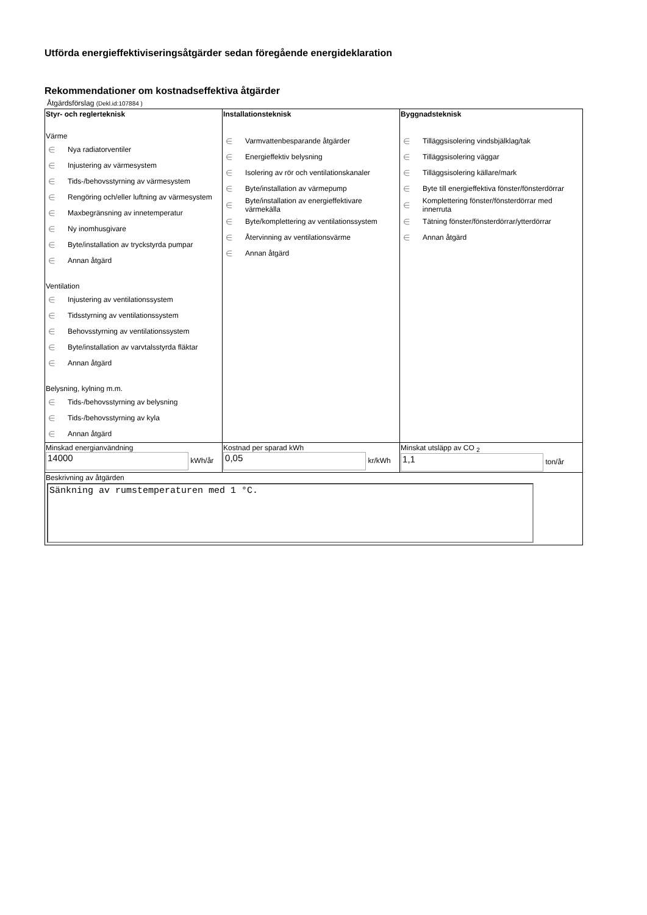Utförda energieffektiviseringsåtgärder sedan föregående energideklaration
Rekommendationer om kostnadseffektiva åtgärder
Åtgärdsförslag (Dekl.id:107884 )
| Styr- och reglerteknisk Värme ∈ Nya radiatorventiler ∈ Injustering av värmesystem ∈ Tids-/behovsstyrning av värmesystem ∈ Rengöring och/eller luftning av värmesystem ∈ Maxbegränsning av innetemperatur ∈ Ny inomhusgivare ∈ Byte/installation av tryckstyrda pumpar ∈ Annan åtgärd Ventilation ∈ Injustering av ventilationssystem ∈ Tidsstyrning av ventilationssystem ∈ Behovsstyrning av ventilationssystem ∈ Byte/installation av varvtalsstyrda fläktar ∈ Annan åtgärd Belysning, kylning m.m. ∈ Tids-/behovsstyrning av belysning ∈ Tids-/behovsstyrning av kyla ∈ Annan åtgärd | Installationsteknisk ∈ Varmvattenbesparande åtgärder ∈ Energieffektiv belysning ∈ Isolering av rör och ventilationskanaler ∈ Byte/installation av värmepump ∈ Byte/installation av energieffektivare värmekälla ∈ Byte/komplettering av ventilationssystem ∈ Återvinning av ventilationsvärme ∈ Annan åtgärd | Byggnadsteknisk ∈ Tilläggsisolering vindsbjälklag/tak ∈ Tilläggsisolering väggar ∈ Tilläggsisolering källare/mark ∈ Byte till energieffektiva fönster/fönsterdörrar ∈ Komplettering fönster/fönsterdörrar med innerruta ∈ Tätning fönster/fönsterdörrar/ytterdörrar ∈ Annan åtgärd |
| Minskad energianvändning 14000 kWh/år | Kostnad per sparad kWh 0,05 kr/kWh | Minskat utsläpp av CO <sub>2</sub> 1,1 ton/år |
| Beskrivning av åtgärden Sänkning av rumstemperaturen med 1 °C. | | |